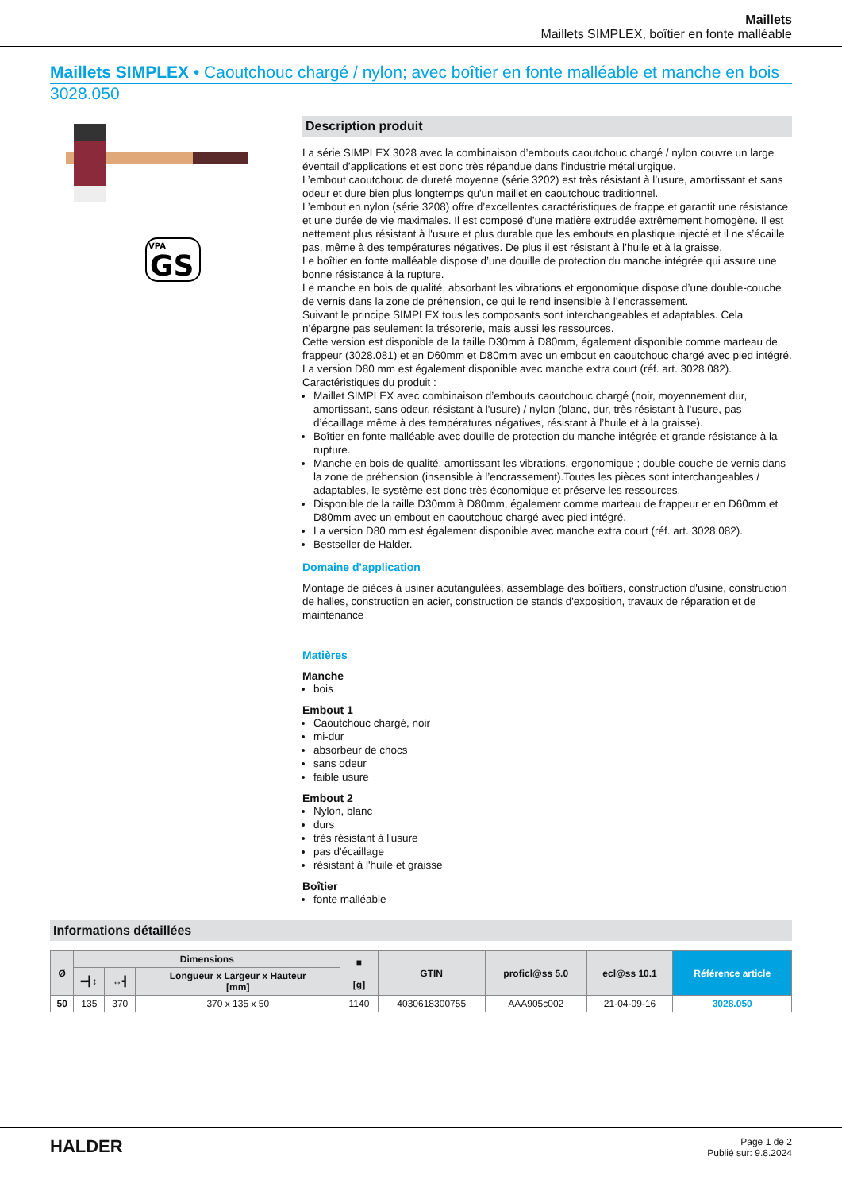Maillets
Maillets SIMPLEX, boîtier en fonte malléable
Maillets SIMPLEX • Caoutchouc chargé / nylon; avec boîtier en fonte malléable et manche en bois
3028.050
VPA
GS
Description produit
La série SIMPLEX 3028 avec la combinaison d’embouts caoutchouc chargé / nylon couvre un large éventail d’applications et est donc très répandue dans l'industrie métallurgique.
L’embout caoutchouc de dureté moyenne (série 3202) est très résistant à l’usure, amortissant et sans odeur et dure bien plus longtemps qu'un maillet en caoutchouc traditionnel.
L’embout en nylon (série 3208) offre d’excellentes caractéristiques de frappe et garantit une résistance et une durée de vie maximales. Il est composé d’une matière extrudée extrêmement homogène. Il est nettement plus résistant à l'usure et plus durable que les embouts en plastique injecté et il ne s’écaille pas, même à des températures négatives. De plus il est résistant à l’huile et à la graisse.
Le boîtier en fonte malléable dispose d’une douille de protection du manche intégrée qui assure une bonne résistance à la rupture.
Le manche en bois de qualité, absorbant les vibrations et ergonomique dispose d’une double-couche de vernis dans la zone de préhension, ce qui le rend insensible à l’encrassement.
Suivant le principe SIMPLEX tous les composants sont interchangeables et adaptables. Cela n’épargne pas seulement la trésorerie, mais aussi les ressources.
Cette version est disponible de la taille D30mm à D80mm, également disponible comme marteau de frappeur (3028.081) et en D60mm et D80mm avec un embout en caoutchouc chargé avec pied intégré.
La version D80 mm est également disponible avec manche extra court (réf. art. 3028.082).
Caractéristiques du produit :
Maillet SIMPLEX avec combinaison d’embouts caoutchouc chargé (noir, moyennement dur, amortissant, sans odeur, résistant à l'usure) / nylon (blanc, dur, très résistant à l'usure, pas d’écaillage même à des températures négatives, résistant à l’huile et à la graisse).
Boîtier en fonte malléable avec douille de protection du manche intégrée et grande résistance à la rupture.
Manche en bois de qualité, amortissant les vibrations, ergonomique ; double-couche de vernis dans la zone de préhension (insensible à l’encrassement).Toutes les pièces sont interchangeables / adaptables, le système est donc très économique et préserve les ressources.
Disponible de la taille D30mm à D80mm, également comme marteau de frappeur et en D60mm et D80mm avec un embout en caoutchouc chargé avec pied intégré.
La version D80 mm est également disponible avec manche extra court (réf. art. 3028.082).
Bestseller de Halder.
Domaine d'application
Montage de pièces à usiner acutangulées, assemblage des boîtiers, construction d'usine, construction de halles, construction en acier, construction de stands d'exposition, travaux de réparation et de maintenance
Matières
Manche
bois
Embout 1
Caoutchouc chargé, noir
mi-dur
absorbeur de chocs
sans odeur
faible usure
Embout 2
Nylon, blanc
durs
très résistant à l'usure
pas d'écaillage
résistant à l'huile et graisse
Boîtier
fonte malléable
Informations détaillées
| Ø | Dimensions | | | ■ [g] | GTIN | proficl@ss 5.0 | ecl@ss 10.1 | Référence article |
| --- | --- | --- | --- | --- | --- | --- | --- | --- |
| | ━┫↕ | ↔┫ | Longueur x Largeur x Hauteur [mm] | | | | | |
| 50 | 135 | 370 | 370 x 135 x 50 | 1140 | 4030618300755 | AAA905c002 | 21-04-09-16 | 3028.050 |
HALDER
Page 1 de 2
Publié sur: 9.8.2024